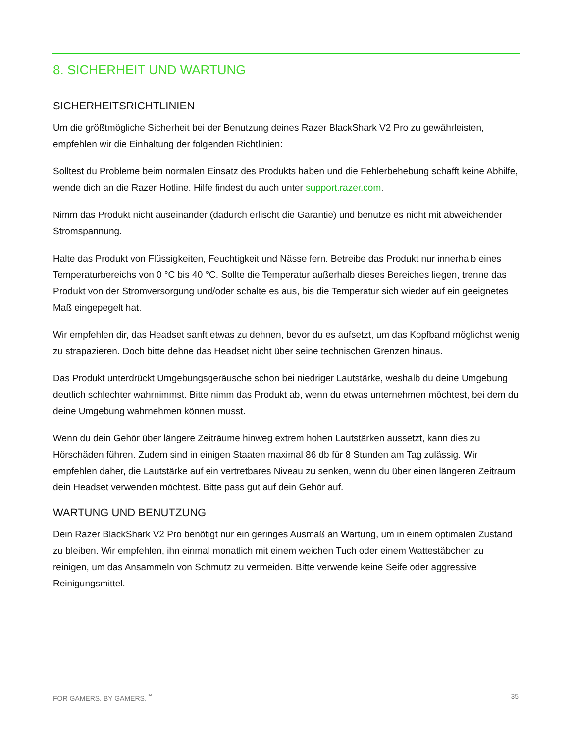8. SICHERHEIT UND WARTUNG
SICHERHEITSRICHTLINIEN
Um die größtmögliche Sicherheit bei der Benutzung deines Razer BlackShark V2 Pro zu gewährleisten, empfehlen wir die Einhaltung der folgenden Richtlinien:
Solltest du Probleme beim normalen Einsatz des Produkts haben und die Fehlerbehebung schafft keine Abhilfe, wende dich an die Razer Hotline. Hilfe findest du auch unter support.razer.com.
Nimm das Produkt nicht auseinander (dadurch erlischt die Garantie) und benutze es nicht mit abweichender Stromspannung.
Halte das Produkt von Flüssigkeiten, Feuchtigkeit und Nässe fern. Betreibe das Produkt nur innerhalb eines Temperaturbereichs von 0 °C bis 40 °C. Sollte die Temperatur außerhalb dieses Bereiches liegen, trenne das Produkt von der Stromversorgung und/oder schalte es aus, bis die Temperatur sich wieder auf ein geeignetes Maß eingepegelt hat.
Wir empfehlen dir, das Headset sanft etwas zu dehnen, bevor du es aufsetzt, um das Kopfband möglichst wenig zu strapazieren. Doch bitte dehne das Headset nicht über seine technischen Grenzen hinaus.
Das Produkt unterdrückt Umgebungsgeräusche schon bei niedriger Lautstärke, weshalb du deine Umgebung deutlich schlechter wahrnimmst. Bitte nimm das Produkt ab, wenn du etwas unternehmen möchtest, bei dem du deine Umgebung wahrnehmen können musst.
Wenn du dein Gehör über längere Zeiträume hinweg extrem hohen Lautstärken aussetzt, kann dies zu Hörschäden führen. Zudem sind in einigen Staaten maximal 86 db für 8 Stunden am Tag zulässig. Wir empfehlen daher, die Lautstärke auf ein vertretbares Niveau zu senken, wenn du über einen längeren Zeitraum dein Headset verwenden möchtest. Bitte pass gut auf dein Gehör auf.
WARTUNG UND BENUTZUNG
Dein Razer BlackShark V2 Pro benötigt nur ein geringes Ausmaß an Wartung, um in einem optimalen Zustand zu bleiben. Wir empfehlen, ihn einmal monatlich mit einem weichen Tuch oder einem Wattestäbchen zu reinigen, um das Ansammeln von Schmutz zu vermeiden. Bitte verwende keine Seife oder aggressive Reinigungsmittel.
FOR GAMERS. BY GAMERS.<sup>™</sup> 35